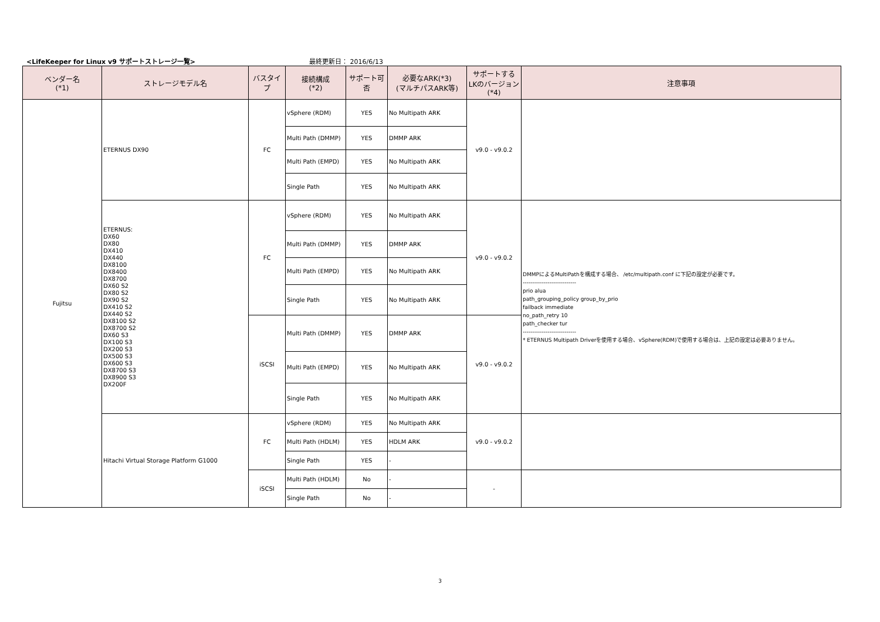<LifeKeeper for Linux v9 サポートストレージ一覧> 最終更新日： 2016/6/13
| ベンダー名 (*1) | ストレージモデル名 | バスタイプ | 接続構成 (*2) | サポート可否 | 必要なARK(*3) (マルチパスARK等) | サポートする LKのバージョン (*4) | 注意事項 |
| --- | --- | --- | --- | --- | --- | --- | --- |
| Fujitsu | ETERNUS DX90 | FC | vSphere (RDM) | YES | No Multipath ARK | v9.0 - v9.0.2 | |
| | | | Multi Path (DMMP) | YES | DMMP ARK | | |
| | | | Multi Path (EMPD) | YES | No Multipath ARK | | |
| | | | Single Path | YES | No Multipath ARK | | |
| | ETERNUS: DX60 DX80 DX410 DX440 DX8100 DX8400 DX8700 DX60 S2 DX80 S2 DX90 S2 DX410 S2 DX440 S2 DX8100 S2 DX8700 S2 DX60 S3 DX100 S3 DX200 S3 DX500 S3 DX600 S3 DX8700 S3 DX8900 S3 DX200F | FC | vSphere (RDM) | YES | No Multipath ARK | v9.0 - v9.0.2 | DMMPによるMultiPathを構成する場合、 /etc/multipath.conf に下記の設定が必要です。 ---------------------------- prio alua path_grouping_policy group_by_prio failback immediate no_path_retry 10 path_checker tur ---------------------------- * ETERNUS Multipath Driverを使用する場合、vSphere(RDM)で使用する場合は、上記の設定は必要ありません。 |
| | | | Multi Path (DMMP) | YES | DMMP ARK | | |
| | | | Multi Path (EMPD) | YES | No Multipath ARK | | |
| | | | Single Path | YES | No Multipath ARK | | |
| | | iSCSI | Multi Path (DMMP) | YES | DMMP ARK | v9.0 - v9.0.2 | |
| | | | Multi Path (EMPD) | YES | No Multipath ARK | | |
| | | | Single Path | YES | No Multipath ARK | | |
| | Hitachi Virtual Storage Platform G1000 | FC | vSphere (RDM) | YES | No Multipath ARK | v9.0 - v9.0.2 | |
| | | | Multi Path (HDLM) | YES | HDLM ARK | | |
| | | | Single Path | YES | - | | |
| | | iSCSI | Multi Path (HDLM) | No | - | - | |
| | | | Single Path | No | - | | |
3